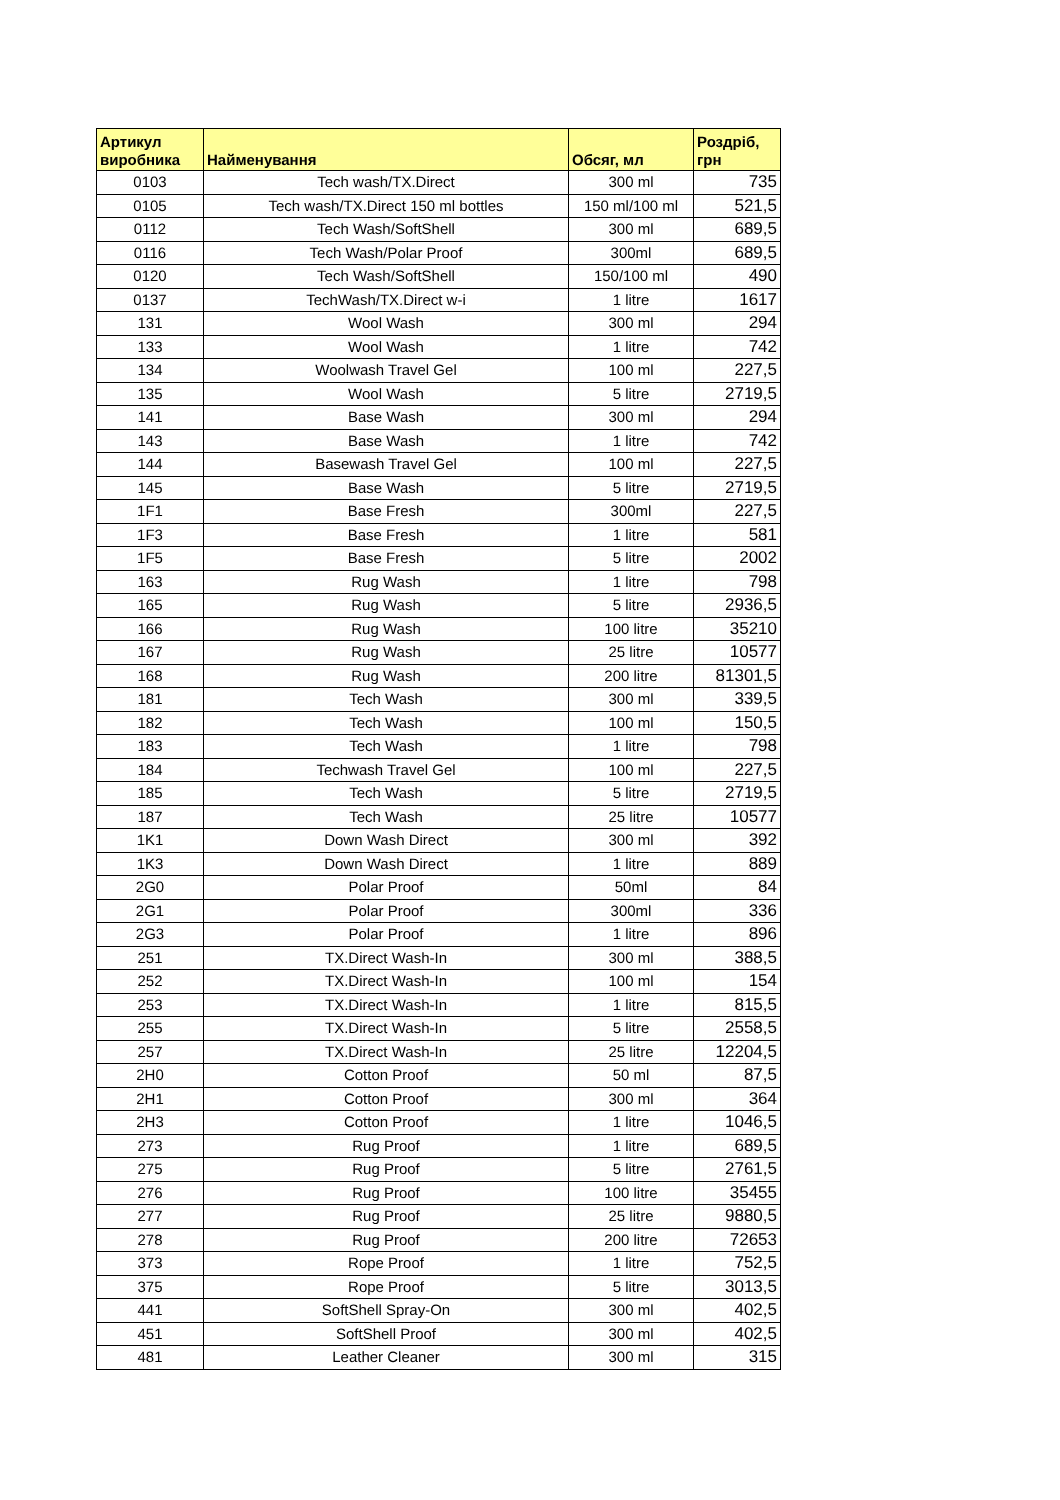| Артикул виробника | Найменування | Обсяг, мл | Роздріб, грн |
| --- | --- | --- | --- |
| 0103 | Tech wash/TX.Direct | 300 ml | 735 |
| 0105 | Tech wash/TX.Direct 150 ml bottles | 150 ml/100 ml | 521,5 |
| 0112 | Tech Wash/SoftShell | 300 ml | 689,5 |
| 0116 | Tech Wash/Polar Proof | 300ml | 689,5 |
| 0120 | Tech Wash/SoftShell | 150/100 ml | 490 |
| 0137 | TechWash/TX.Direct w-i | 1 litre | 1617 |
| 131 | Wool Wash | 300 ml | 294 |
| 133 | Wool Wash | 1 litre | 742 |
| 134 | Woolwash Travel Gel | 100 ml | 227,5 |
| 135 | Wool Wash | 5 litre | 2719,5 |
| 141 | Base Wash | 300 ml | 294 |
| 143 | Base Wash | 1 litre | 742 |
| 144 | Basewash Travel Gel | 100 ml | 227,5 |
| 145 | Base Wash | 5 litre | 2719,5 |
| 1F1 | Base Fresh | 300ml | 227,5 |
| 1F3 | Base Fresh | 1 litre | 581 |
| 1F5 | Base Fresh | 5 litre | 2002 |
| 163 | Rug Wash | 1 litre | 798 |
| 165 | Rug Wash | 5 litre | 2936,5 |
| 166 | Rug Wash | 100 litre | 35210 |
| 167 | Rug Wash | 25 litre | 10577 |
| 168 | Rug Wash | 200 litre | 81301,5 |
| 181 | Tech Wash | 300 ml | 339,5 |
| 182 | Tech Wash | 100 ml | 150,5 |
| 183 | Tech Wash | 1 litre | 798 |
| 184 | Techwash Travel Gel | 100 ml | 227,5 |
| 185 | Tech Wash | 5 litre | 2719,5 |
| 187 | Tech Wash | 25 litre | 10577 |
| 1K1 | Down Wash Direct | 300 ml | 392 |
| 1K3 | Down Wash Direct | 1 litre | 889 |
| 2G0 | Polar Proof | 50ml | 84 |
| 2G1 | Polar Proof | 300ml | 336 |
| 2G3 | Polar Proof | 1 litre | 896 |
| 251 | TX.Direct Wash-In | 300 ml | 388,5 |
| 252 | TX.Direct Wash-In | 100 ml | 154 |
| 253 | TX.Direct Wash-In | 1 litre | 815,5 |
| 255 | TX.Direct Wash-In | 5 litre | 2558,5 |
| 257 | TX.Direct Wash-In | 25 litre | 12204,5 |
| 2H0 | Cotton Proof | 50 ml | 87,5 |
| 2H1 | Cotton Proof | 300 ml | 364 |
| 2H3 | Cotton Proof | 1 litre | 1046,5 |
| 273 | Rug Proof | 1 litre | 689,5 |
| 275 | Rug Proof | 5 litre | 2761,5 |
| 276 | Rug Proof | 100 litre | 35455 |
| 277 | Rug Proof | 25 litre | 9880,5 |
| 278 | Rug Proof | 200 litre | 72653 |
| 373 | Rope Proof | 1 litre | 752,5 |
| 375 | Rope Proof | 5 litre | 3013,5 |
| 441 | SoftShell Spray-On | 300 ml | 402,5 |
| 451 | SoftShell Proof | 300 ml | 402,5 |
| 481 | Leather Cleaner | 300 ml | 315 |